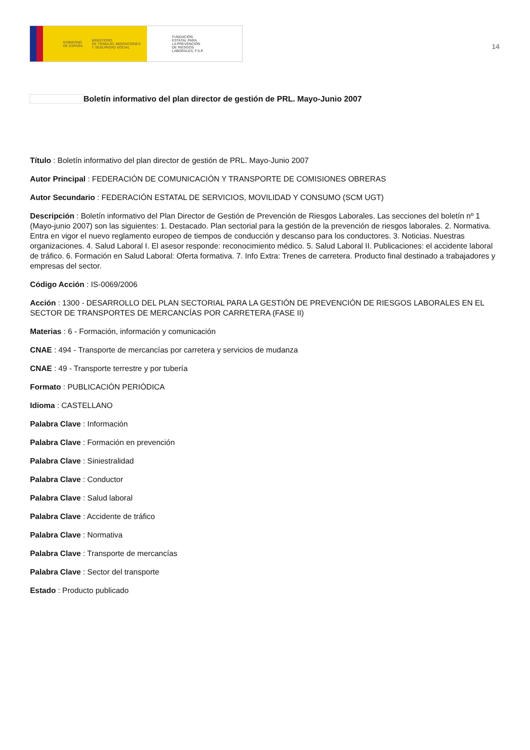GOBIERNO
DE ESPAÑA MINISTERIO
DE TRABAJO, MIGRACIONES
Y SEGURIDAD SOCIAL
FUNDACIÓN
ESTATAL PARA
LA PREVENCIÓN
DE RIESGOS
LABORALES, F.S.P.
14
Boletín informativo del plan director de gestión de PRL. Mayo-Junio 2007
Título : Boletín informativo del plan director de gestión de PRL. Mayo-Junio 2007
Autor Principal : FEDERACIÓN DE COMUNICACIÓN Y TRANSPORTE DE COMISIONES OBRERAS
Autor Secundario : FEDERACIÓN ESTATAL DE SERVICIOS, MOVILIDAD Y CONSUMO (SCM UGT)
Descripción : Boletín informativo del Plan Director de Gestión de Prevención de Riesgos Laborales. Las secciones del boletín nº 1 (Mayo-junio 2007) son las siguientes: 1. Destacado. Plan sectorial para la gestión de la prevención de riesgos laborales. 2. Normativa. Entra en vigor el nuevo reglamento europeo de tiempos de conducción y descanso para los conductores. 3. Noticias. Nuestras organizaciones. 4. Salud Laboral I. El asesor responde: reconocimiento médico. 5. Salud Laboral II. Publicaciones: el accidente laboral de tráfico. 6. Formación en Salud Laboral: Oferta formativa. 7. Info Extra: Trenes de carretera. Producto final destinado a trabajadores y empresas del sector.
Código Acción : IS-0069/2006
Acción : 1300 - DESARROLLO DEL PLAN SECTORIAL PARA LA GESTIÓN DE PREVENCIÓN DE RIESGOS LABORALES EN EL SECTOR DE TRANSPORTES DE MERCANCÍAS POR CARRETERA (FASE II)
Materias : 6 - Formación, información y comunicación
CNAE : 494 - Transporte de mercancías por carretera y servicios de mudanza
CNAE : 49 - Transporte terrestre y por tubería
Formato : PUBLICACIÓN PERIÓDICA
Idioma : CASTELLANO
Palabra Clave : Información
Palabra Clave : Formación en prevención
Palabra Clave : Siniestralidad
Palabra Clave : Conductor
Palabra Clave : Salud laboral
Palabra Clave : Accidente de tráfico
Palabra Clave : Normativa
Palabra Clave : Transporte de mercancías
Palabra Clave : Sector del transporte
Estado : Producto publicado